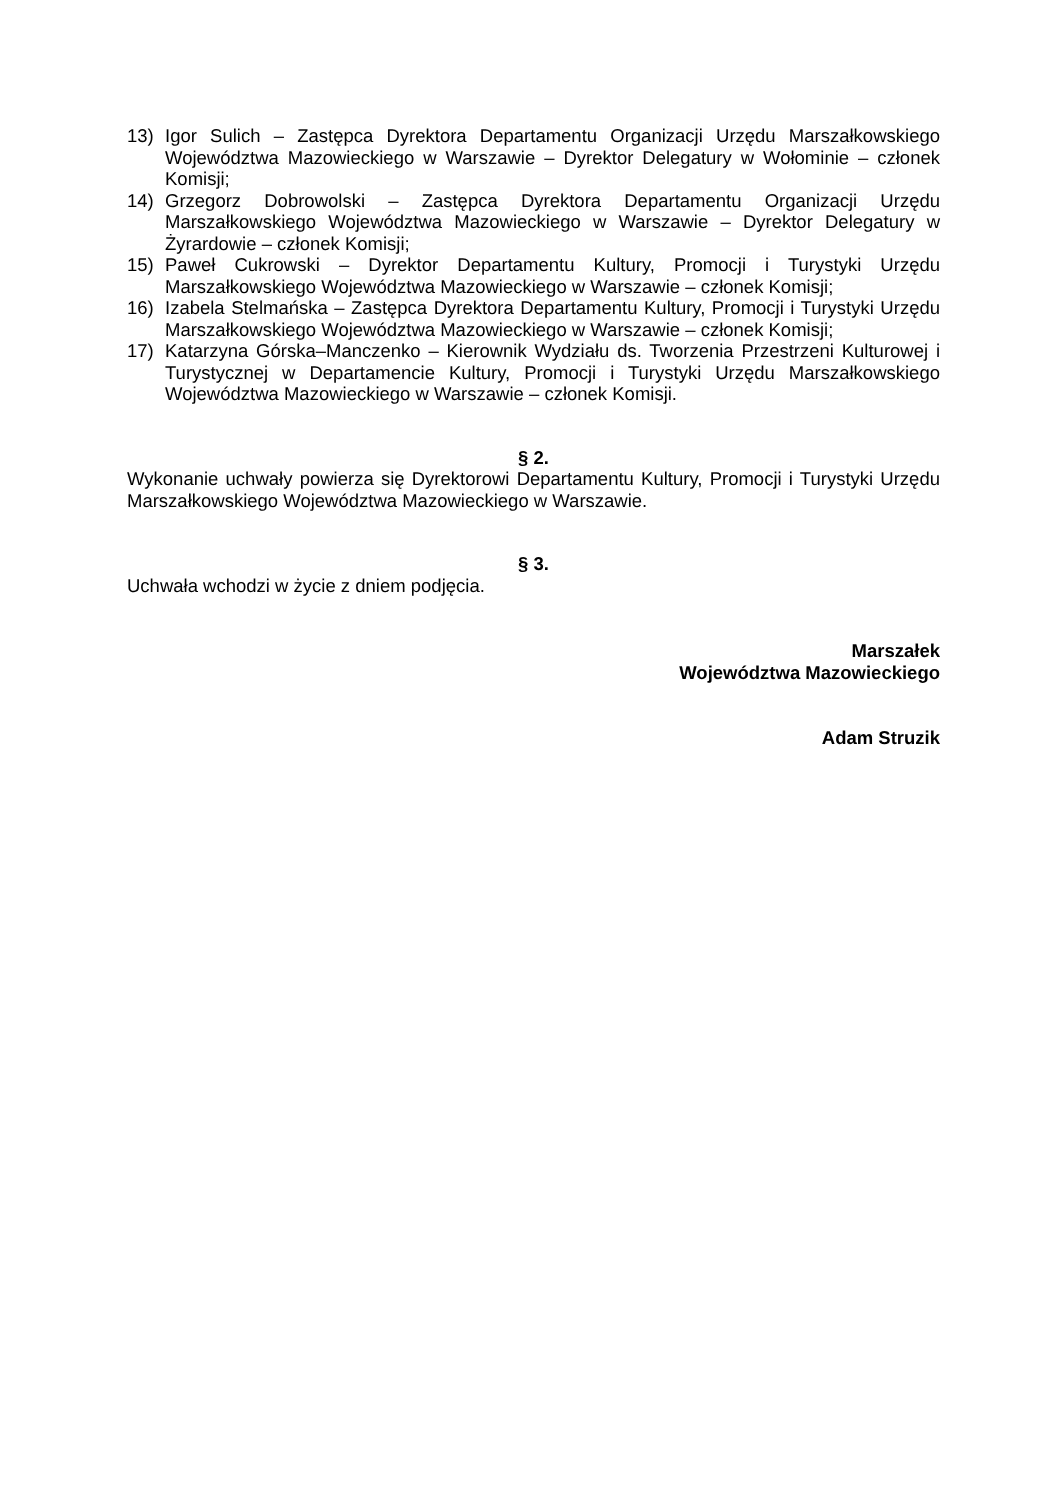13) Igor Sulich – Zastępca Dyrektora Departamentu Organizacji Urzędu Marszałkowskiego Województwa Mazowieckiego w Warszawie – Dyrektor Delegatury w Wołominie – członek Komisji;
14) Grzegorz Dobrowolski – Zastępca Dyrektora Departamentu Organizacji Urzędu Marszałkowskiego Województwa Mazowieckiego w Warszawie – Dyrektor Delegatury w Żyrardowie – członek Komisji;
15) Paweł Cukrowski – Dyrektor Departamentu Kultury, Promocji i Turystyki Urzędu Marszałkowskiego Województwa Mazowieckiego w Warszawie – członek Komisji;
16) Izabela Stelmańska – Zastępca Dyrektora Departamentu Kultury, Promocji i Turystyki Urzędu Marszałkowskiego Województwa Mazowieckiego w Warszawie – członek Komisji;
17) Katarzyna Górska–Manczenko – Kierownik Wydziału ds. Tworzenia Przestrzeni Kulturowej i Turystycznej w Departamencie Kultury, Promocji i Turystyki Urzędu Marszałkowskiego Województwa Mazowieckiego w Warszawie – członek Komisji.
§ 2.
Wykonanie uchwały powierza się Dyrektorowi Departamentu Kultury, Promocji i Turystyki Urzędu Marszałkowskiego Województwa Mazowieckiego w Warszawie.
§ 3.
Uchwała wchodzi w życie z dniem podjęcia.
Marszałek
Województwa Mazowieckiego
Adam Struzik